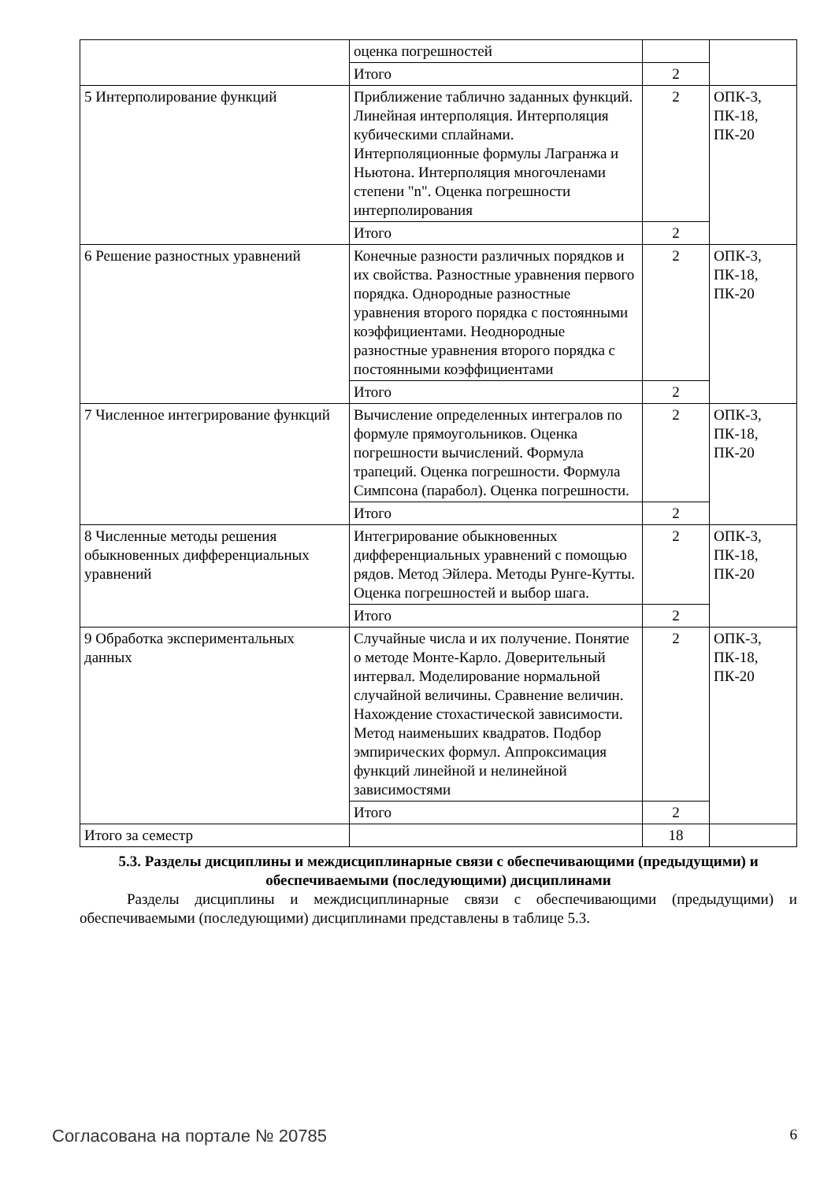| | оценка погрешностей | | |
| | Итого | 2 | |
| 5 Интерполирование функций | Приближение таблично заданных функций. Линейная интерполяция. Интерполяция кубическими сплайнами. Интерполяционные формулы Лагранжа и Ньютона. Интерполяция многочленами степени "n". Оценка погрешности интерполирования | 2 | ОПК-3, ПК-18, ПК-20 |
| | Итого | 2 | |
| 6 Решение разностных уравнений | Конечные разности различных порядков и их свойства. Разностные уравнения первого порядка. Однородные разностные уравнения второго порядка с постоянными коэффициентами. Неоднородные разностные уравнения второго порядка с постоянными коэффициентами | 2 | ОПК-3, ПК-18, ПК-20 |
| | Итого | 2 | |
| 7 Численное интегрирование функций | Вычисление определенных интегралов по формуле прямоугольников. Оценка погрешности вычислений. Формула трапеций. Оценка погрешности. Формула Симпсона (парабол). Оценка погрешности. | 2 | ОПК-3, ПК-18, ПК-20 |
| | Итого | 2 | |
| 8 Численные методы решения обыкновенных дифференциальных уравнений | Интегрирование обыкновенных дифференциальных уравнений с помощью рядов. Метод Эйлера. Методы Рунге-Кутты. Оценка погрешностей и выбор шага. | 2 | ОПК-3, ПК-18, ПК-20 |
| | Итого | 2 | |
| 9 Обработка экспериментальных данных | Случайные числа и их получение. Понятие о методе Монте-Карло. Доверительный интервал. Моделирование нормальной случайной величины. Сравнение величин. Нахождение стохастической зависимости. Метод наименьших квадратов. Подбор эмпирических формул. Аппроксимация функций линейной и нелинейной зависимостями | 2 | ОПК-3, ПК-18, ПК-20 |
| | Итого | 2 | |
| Итого за семестр | | 18 | |
5.3. Разделы дисциплины и междисциплинарные связи с обеспечивающими (предыдущими) и обеспечиваемыми (последующими) дисциплинами
Разделы дисциплины и междисциплинарные связи с обеспечивающими (предыдущими) и обеспечиваемыми (последующими) дисциплинами представлены в таблице 5.3.
Согласована на портале № 20785 6